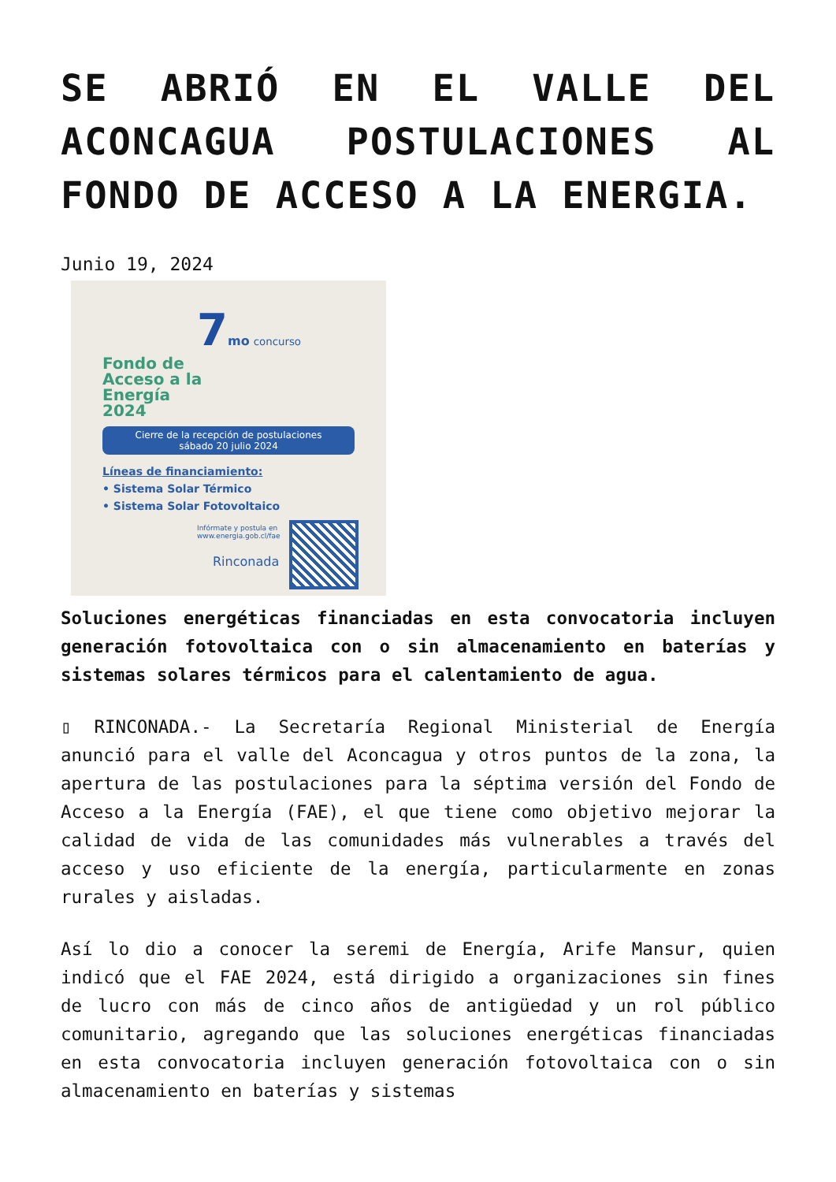SE ABRIÓ EN EL VALLE DEL ACONCAGUA POSTULACIONES AL FONDO DE ACCESO A LA ENERGIA.
Junio 19, 2024
7 mo concurso
Fondo de
Acceso a la
Energía
2024
Cierre de la recepción de postulaciones
sábado 20 julio 2024
Líneas de financiamiento:
• Sistema Solar Térmico
• Sistema Solar Fotovoltaico
Infórmate y postula en
www.energia.gob.cl/fae
Rinconada
Soluciones energéticas financiadas en esta convocatoria incluyen generación fotovoltaica con o sin almacenamiento en baterías y sistemas solares térmicos para el calentamiento de agua.
▯ RINCONADA.- La Secretaría Regional Ministerial de Energía anunció para el valle del Aconcagua y otros puntos de la zona, la apertura de las postulaciones para la séptima versión del Fondo de Acceso a la Energía (FAE), el que tiene como objetivo mejorar la calidad de vida de las comunidades más vulnerables a través del acceso y uso eficiente de la energía, particularmente en zonas rurales y aisladas.
Así lo dio a conocer la seremi de Energía, Arife Mansur, quien indicó que el FAE 2024, está dirigido a organizaciones sin fines de lucro con más de cinco años de antigüedad y un rol público comunitario, agregando que las soluciones energéticas financiadas en esta convocatoria incluyen generación fotovoltaica con o sin almacenamiento en baterías y sistemas